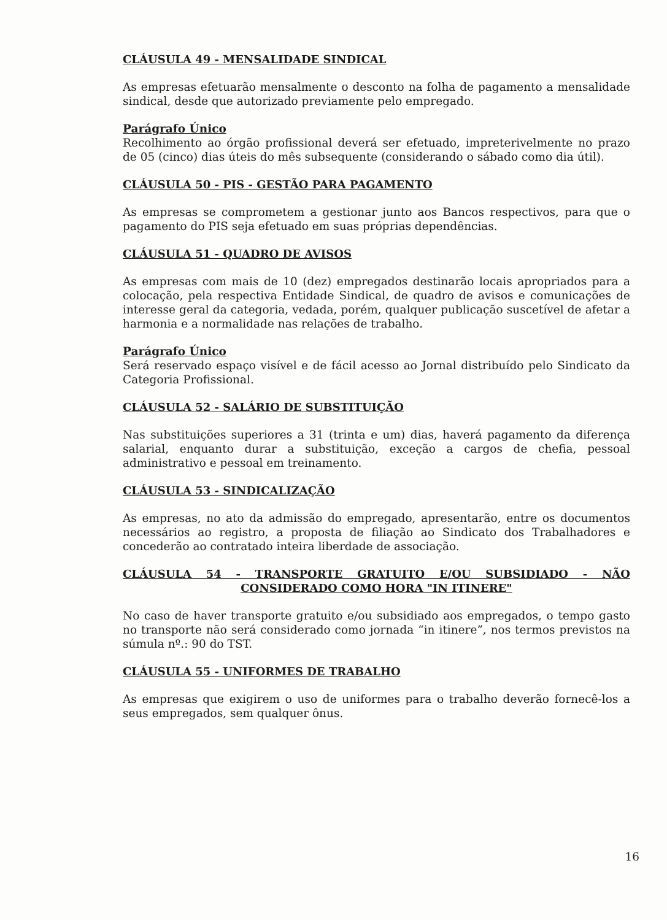CLÁUSULA 49 - MENSALIDADE SINDICAL
As empresas efetuarão mensalmente o desconto na folha de pagamento a mensalidade sindical, desde que autorizado previamente pelo empregado.
Parágrafo Único
Recolhimento ao órgão profissional deverá ser efetuado, impreterivelmente no prazo de 05 (cinco) dias úteis do mês subsequente (considerando o sábado como dia útil).
CLÁUSULA 50 - PIS - GESTÃO PARA PAGAMENTO
As empresas se comprometem a gestionar junto aos Bancos respectivos, para que o pagamento do PIS seja efetuado em suas próprias dependências.
CLÁUSULA 51 - QUADRO DE AVISOS
As empresas com mais de 10 (dez) empregados destinarão locais apropriados para a colocação, pela respectiva Entidade Sindical, de quadro de avisos e comunicações de interesse geral da categoria, vedada, porém, qualquer publicação suscetível de afetar a harmonia e a normalidade nas relações de trabalho.
Parágrafo Único
Será reservado espaço visível e de fácil acesso ao Jornal distribuído pelo Sindicato da Categoria Profissional.
CLÁUSULA 52 - SALÁRIO DE SUBSTITUIÇÃO
Nas substituições superiores a 31 (trinta e um) dias, haverá pagamento da diferença salarial, enquanto durar a substituição, exceção a cargos de chefia, pessoal administrativo e pessoal em treinamento.
CLÁUSULA 53 - SINDICALIZAÇÃO
As empresas, no ato da admissão do empregado, apresentarão, entre os documentos necessários ao registro, a proposta de filiação ao Sindicato dos Trabalhadores e concederão ao contratado inteira liberdade de associação.
CLÁUSULA 54 - TRANSPORTE GRATUITO E/OU SUBSIDIADO - NÃO CONSIDERADO COMO HORA "IN ITINERE"
No caso de haver transporte gratuito e/ou subsidiado aos empregados, o tempo gasto no transporte não será considerado como jornada “in itinere”, nos termos previstos na súmula nº.: 90 do TST.
CLÁUSULA 55 - UNIFORMES DE TRABALHO
As empresas que exigirem o uso de uniformes para o trabalho deverão fornecê-los a seus empregados, sem qualquer ônus.
16